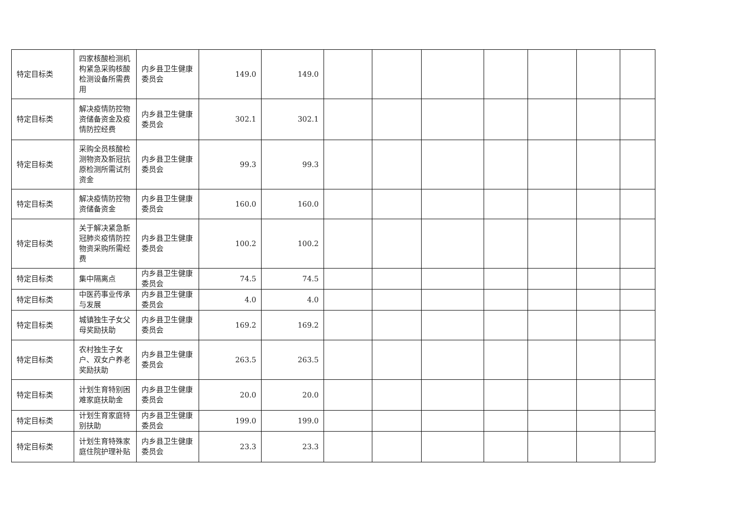| 特定目标类 | 四家核酸检测机构紧急采购核酸检测设备所需费用 | 内乡县卫生健康委员会 | 149.0 | 149.0 | | | | | | | |
| 特定目标类 | 解决疫情防控物资储备资金及疫情防控经费 | 内乡县卫生健康委员会 | 302.1 | 302.1 | | | | | | | |
| 特定目标类 | 采购全员核酸检测物资及新冠抗原检测所需试剂资金 | 内乡县卫生健康委员会 | 99.3 | 99.3 | | | | | | | |
| 特定目标类 | 解决疫情防控物资储备资金 | 内乡县卫生健康委员会 | 160.0 | 160.0 | | | | | | | |
| 特定目标类 | 关于解决紧急新冠肺炎疫情防控物资采购所需经费 | 内乡县卫生健康委员会 | 100.2 | 100.2 | | | | | | | |
| 特定目标类 | 集中隔离点 | 内乡县卫生健康委员会 | 74.5 | 74.5 | | | | | | | |
| 特定目标类 | 中医药事业传承与发展 | 内乡县卫生健康委员会 | 4.0 | 4.0 | | | | | | | |
| 特定目标类 | 城镇独生子女父母奖励扶助 | 内乡县卫生健康委员会 | 169.2 | 169.2 | | | | | | | |
| 特定目标类 | 农村独生子女户、双女户养老奖励扶助 | 内乡县卫生健康委员会 | 263.5 | 263.5 | | | | | | | |
| 特定目标类 | 计划生育特别困难家庭扶助金 | 内乡县卫生健康委员会 | 20.0 | 20.0 | | | | | | | |
| 特定目标类 | 计划生育家庭特别扶助 | 内乡县卫生健康委员会 | 199.0 | 199.0 | | | | | | | |
| 特定目标类 | 计划生育特殊家庭住院护理补贴 | 内乡县卫生健康委员会 | 23.3 | 23.3 | | | | | | | |